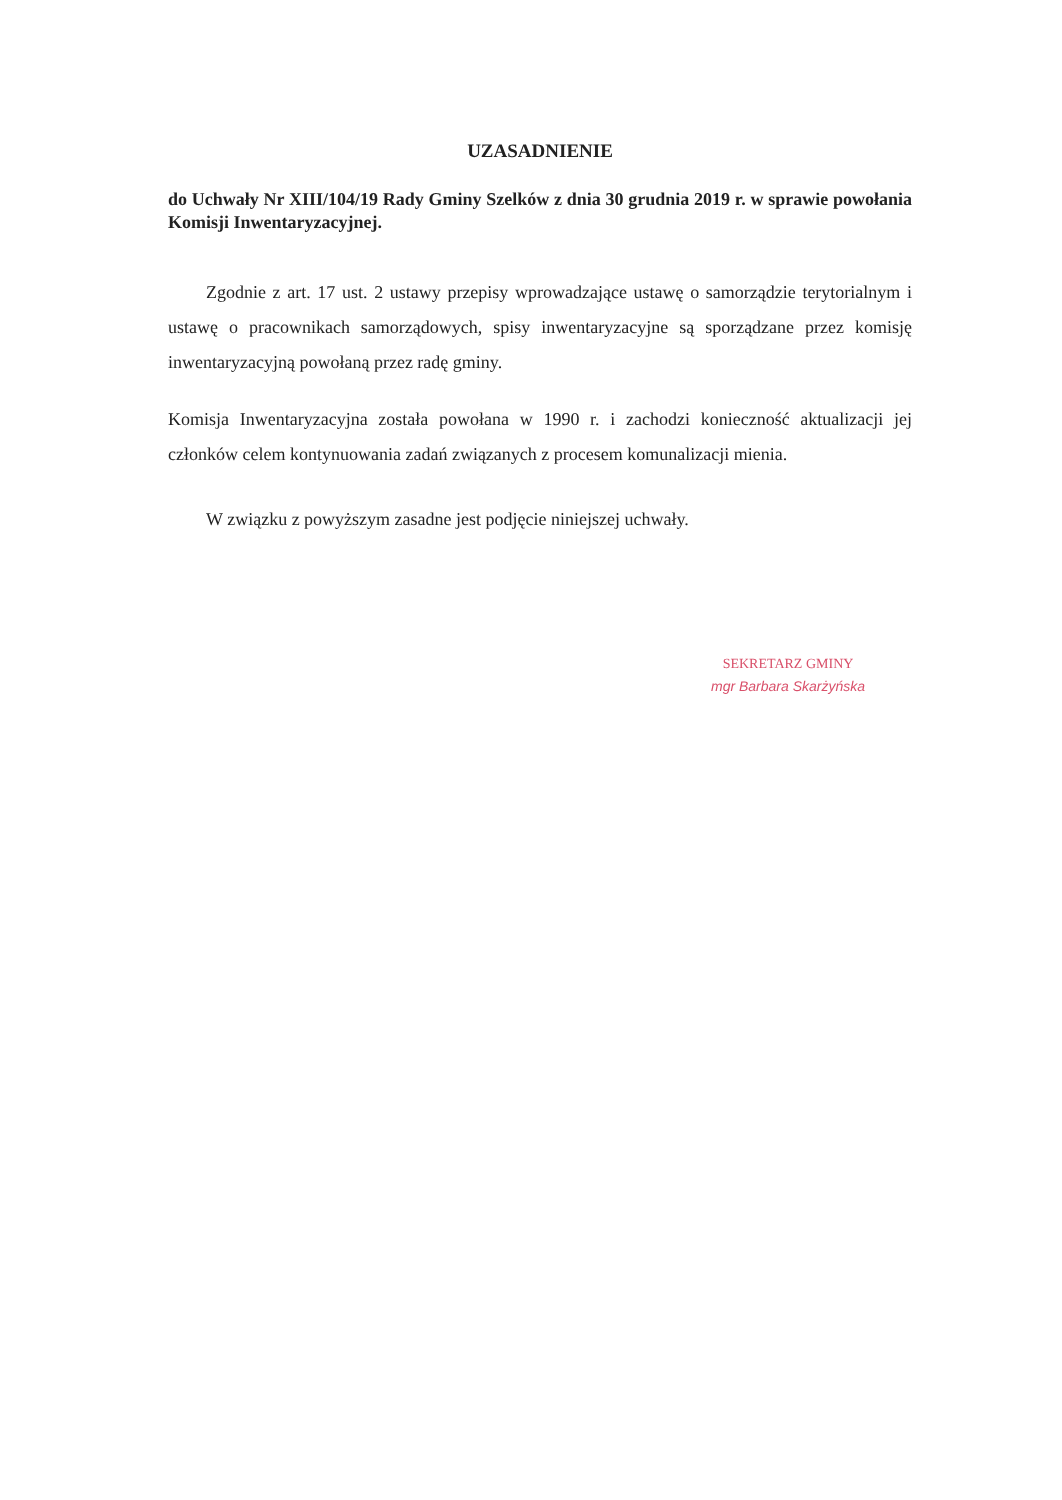UZASADNIENIE
do Uchwały Nr XIII/104/19 Rady Gminy Szelków z dnia 30 grudnia 2019 r. w sprawie powołania Komisji Inwentaryzacyjnej.
Zgodnie z art. 17 ust. 2 ustawy przepisy wprowadzające ustawę o samorządzie terytorialnym i ustawę o pracownikach samorządowych, spisy inwentaryzacyjne są sporządzane przez komisję inwentaryzacyjną powołaną przez radę gminy.
Komisja Inwentaryzacyjna została powołana w 1990 r. i zachodzi konieczność aktualizacji jej członków celem kontynuowania zadań związanych z procesem komunalizacji mienia.
W związku z powyższym zasadne jest podjęcie niniejszej uchwały.
SEKRETARZ GMINY
mgr Barbara Skarżyńska